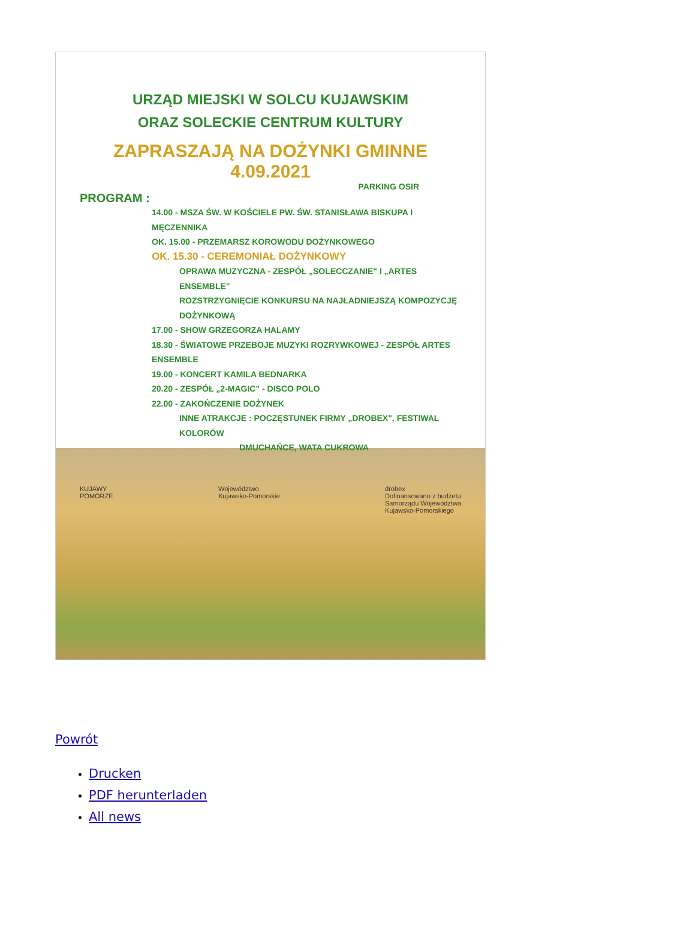URZĄD MIEJSKI W SOLCU KUJAWSKIM
ORAZ SOLECKIE CENTRUM KULTURY
ZAPRASZAJĄ NA DOŻYNKI GMINNE 4.09.2021
PARKING OSIR
PROGRAM :
14.00 - MSZA ŚW. W KOŚCIELE PW. ŚW. STANISŁAWA BISKUPA I MĘCZENNIKA
OK. 15.00 - PRZEMARSZ KOROWODU DOŻYNKOWEGO
OK. 15.30 - CEREMONIAŁ DOŻYNKOWY
OPRAWA MUZYCZNA - ZESPÓŁ „SOLECCZANIE" I „ARTES ENSEMBLE"
ROZSTRZYGNIĘCIE KONKURSU NA NAJŁADNIEJSZĄ KOMPOZYCJĘ DOŻYNKOWĄ
17.00 - SHOW GRZEGORZA HALAMY
18.30 - ŚWIATOWE PRZEBOJE MUZYKI ROZRYWKOWEJ - ZESPÓŁ ARTES ENSEMBLE
19.00 - KONCERT KAMILA BEDNARKA
20.20 - ZESPÓŁ „2-MAGIC" - DISCO POLO
22.00 - ZAKOŃCZENIE DOŻYNEK
INNE ATRAKCJE : POCZĘSTUNEK FIRMY „DROBEX", FESTIWAL KOLORÓW
DMUCHAŃCE, WATA CUKROWA
KUJAWY
POMORZE Województwo
Kujawsko-Pomorskie drobex
Dofinansowano z budżetu
Samorządu Województwa
Kujawsko-Pomorskiego
Powrót
Drucken
PDF herunterladen
All news